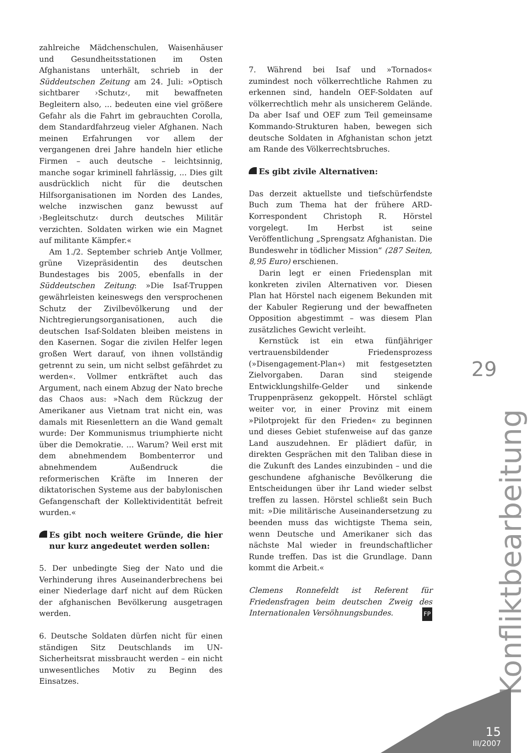zahlreiche Mädchenschulen, Waisenhäuser und Gesundheitsstationen im Osten Afghanistans unterhält, schrieb in der Süddeutschen Zeitung am 24. Juli: »Optisch sichtbarer ›Schutz‹, mit bewaffneten Begleitern also, ... bedeuten eine viel größere Gefahr als die Fahrt im gebrauchten Corolla, dem Standardfahrzeug vieler Afghanen. Nach meinen Erfahrungen vor allem der vergangenen drei Jahre handeln hier etliche Firmen – auch deutsche – leichtsinnig, manche sogar kriminell fahrlässig, ... Dies gilt ausdrücklich nicht für die deutschen Hilfsorganisationen im Norden des Landes, welche inzwischen ganz bewusst auf ›Begleitschutz‹ durch deutsches Militär verzichten. Soldaten wirken wie ein Magnet auf militante Kämpfer.«
Am 1./2. September schrieb Antje Vollmer, grüne Vizepräsidentin des deutschen Bundestages bis 2005, ebenfalls in der Süddeutschen Zeitung: »Die Isaf-Truppen gewährleisten keineswegs den versprochenen Schutz der Zivilbevölkerung und der Nichtregierungsorganisationen, auch die deutschen Isaf-Soldaten bleiben meistens in den Kasernen. Sogar die zivilen Helfer legen großen Wert darauf, von ihnen vollständig getrennt zu sein, um nicht selbst gefährdet zu werden«. Vollmer entkräftet auch das Argument, nach einem Abzug der Nato breche das Chaos aus: »Nach dem Rückzug der Amerikaner aus Vietnam trat nicht ein, was damals mit Riesenlettern an die Wand gemalt wurde: Der Kommunismus triumphierte nicht über die Demokratie. ... Warum? Weil erst mit dem abnehmendem Bombenterror und abnehmendem Außendruck die reformerischen Kräfte im Inneren der diktatorischen Systeme aus der babylonischen Gefangenschaft der Kollektividentität befreit wurden.«
Es gibt noch weitere Gründe, die hier nur kurz angedeutet werden sollen:
5. Der unbedingte Sieg der Nato und die Verhinderung ihres Auseinanderbrechens bei einer Niederlage darf nicht auf dem Rücken der afghanischen Bevölkerung ausgetragen werden.
6. Deutsche Soldaten dürfen nicht für einen ständigen Sitz Deutschlands im UN-Sicherheitsrat missbraucht werden – ein nicht unwesentliches Motiv zu Beginn des Einsatzes.
7. Während bei Isaf und »Tornados« zumindest noch völkerrechtliche Rahmen zu erkennen sind, handeln OEF-Soldaten auf völkerrechtlich mehr als unsicherem Gelände. Da aber Isaf und OEF zum Teil gemeinsame Kommando-Strukturen haben, bewegen sich deutsche Soldaten in Afghanistan schon jetzt am Rande des Völkerrechtsbruches.
Es gibt zivile Alternativen:
Das derzeit aktuellste und tiefschürfendste Buch zum Thema hat der frühere ARD-Korrespondent Christoph R. Hörstel vorgelegt. Im Herbst ist seine Veröffentlichung „Sprengsatz Afghanistan. Die Bundeswehr in tödlicher Mission“ (287 Seiten, 8,95 Euro) erschienen.
Darin legt er einen Friedensplan mit konkreten zivilen Alternativen vor. Diesen Plan hat Hörstel nach eigenem Bekunden mit der Kabuler Regierung und der bewaffneten Opposition abgestimmt – was diesem Plan zusätzliches Gewicht verleiht.
Kernstück ist ein etwa fünfjähriger vertrauensbildender Friedensprozess (»Disengagement-Plan«) mit festgesetzten Zielvorgaben. Daran sind steigende Entwicklungshilfe-Gelder und sinkende Truppenpräsenz gekoppelt. Hörstel schlägt weiter vor, in einer Provinz mit einem »Pilotprojekt für den Frieden« zu beginnen und dieses Gebiet stufenweise auf das ganze Land auszudehnen. Er plädiert dafür, in direkten Gesprächen mit den Taliban diese in die Zukunft des Landes einzubinden – und die geschundene afghanische Bevölkerung die Entscheidungen über ihr Land wieder selbst treffen zu lassen. Hörstel schließt sein Buch mit: »Die militärische Auseinandersetzung zu beenden muss das wichtigste Thema sein, wenn Deutsche und Amerikaner sich das nächste Mal wieder in freundschaftlicher Runde treffen. Das ist die Grundlage. Dann kommt die Arbeit.«
Clemens Ronnefeldt ist Referent für Friedensfragen beim deutschen Zweig des Internationalen Versöhnungsbundes. FP
29
Konfliktbearbeitung
15
III/2007